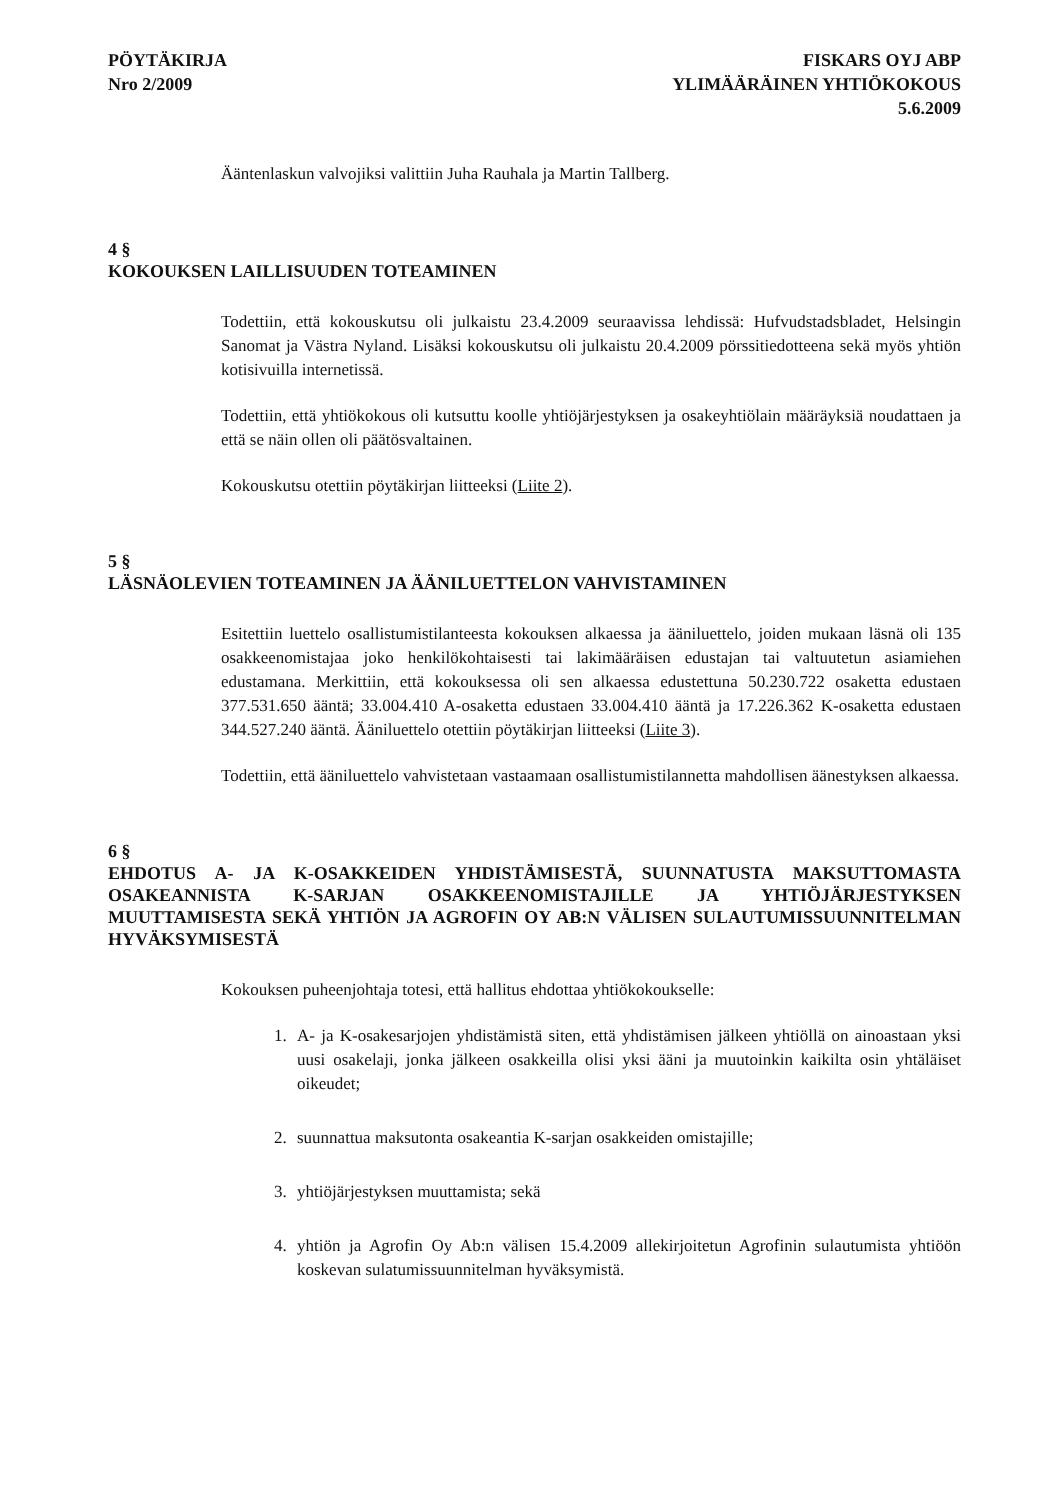PÖYTÄKIRJA
Nro 2/2009
FISKARS OYJ ABP
YLIMÄÄRÄINEN YHTIÖKOKOUS
5.6.2009
Ääntenlaskun valvojiksi valittiin Juha Rauhala ja Martin Tallberg.
4 §
KOKOUKSEN LAILLISUUDEN TOTEAMINEN
Todettiin, että kokouskutsu oli julkaistu 23.4.2009 seuraavissa lehdissä: Hufvudstadsbladet, Helsingin Sanomat ja Västra Nyland. Lisäksi kokouskutsu oli julkaistu 20.4.2009 pörssitiedotteena sekä myös yhtiön kotisivuilla internetissä.
Todettiin, että yhtiökokous oli kutsuttu koolle yhtiöjärjestyksen ja osakeyhtiölain määräyksiä noudattaen ja että se näin ollen oli päätösvaltainen.
Kokouskutsu otettiin pöytäkirjan liitteeksi (Liite 2).
5 §
LÄSNÄOLEVIEN TOTEAMINEN JA ÄÄNILUETTELON VAHVISTAMINEN
Esitettiin luettelo osallistumistilanteesta kokouksen alkaessa ja ääniluettelo, joiden mukaan läsnä oli 135 osakkeenomistajaa joko henkilökohtaisesti tai lakimääräisen edustajan tai valtuutetun asiamiehen edustamana. Merkittiin, että kokouksessa oli sen alkaessa edustettuna 50.230.722 osaketta edustaen 377.531.650 ääntä; 33.004.410 A-osaketta edustaen 33.004.410 ääntä ja 17.226.362 K-osaketta edustaen 344.527.240 ääntä. Ääniluettelo otettiin pöytäkirjan liitteeksi (Liite 3).
Todettiin, että ääniluettelo vahvistetaan vastaamaan osallistumistilannetta mahdollisen äänestyksen alkaessa.
6 §
EHDOTUS A- JA K-OSAKKEIDEN YHDISTÄMISESTÄ, SUUNNATUSTA MAKSUTTOMASTA OSAKEANNISTA K-SARJAN OSAKKEENOMISTAJILLE JA YHTIÖJÄRJESTYKSEN MUUTTAMISESTA SEKÄ YHTIÖN JA AGROFIN OY AB:N VÄLISEN SULAUTUMISSUUNNITELMAN HYVÄKSYMISESTÄ
Kokouksen puheenjohtaja totesi, että hallitus ehdottaa yhtiökokoukselle:
1. A- ja K-osakesarjojen yhdistämistä siten, että yhdistämisen jälkeen yhtiöllä on ainoastaan yksi uusi osakelaji, jonka jälkeen osakkeilla olisi yksi ääni ja muutoinkin kaikilta osin yhtäläiset oikeudet;
2. suunnattua maksutonta osakeantia K-sarjan osakkeiden omistajille;
3. yhtiöjärjestyksen muuttamista; sekä
4. yhtiön ja Agrofin Oy Ab:n välisen 15.4.2009 allekirjoitetun Agrofinin sulautumista yhtiöön koskevan sulatumissuunnitelman hyväksymistä.